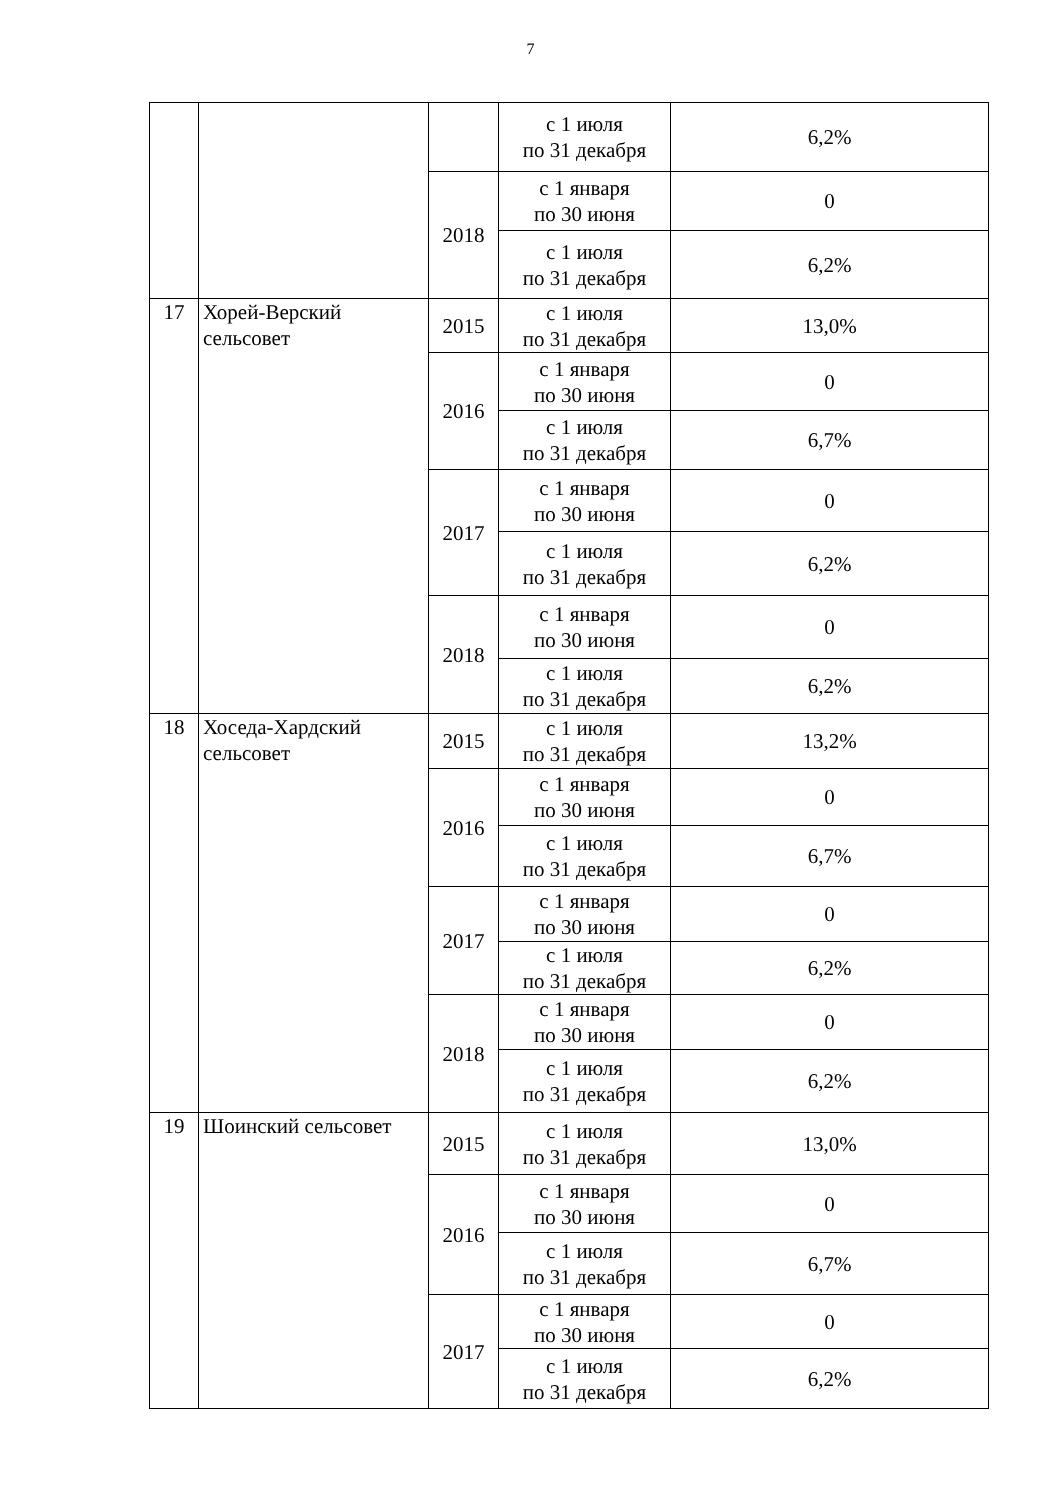7
| | | | с 1 июля по 31 декабря | 6,2% |
| | | 2018 | с 1 января по 30 июня | 0 |
| | | | с 1 июля по 31 декабря | 6,2% |
| 17 | Хорей-Верский сельсовет | 2015 | с 1 июля по 31 декабря | 13,0% |
| | | 2016 | с 1 января по 30 июня | 0 |
| | | | с 1 июля по 31 декабря | 6,7% |
| | | 2017 | с 1 января по 30 июня | 0 |
| | | | с 1 июля по 31 декабря | 6,2% |
| | | 2018 | с 1 января по 30 июня | 0 |
| | | | с 1 июля по 31 декабря | 6,2% |
| 18 | Хоседа-Хардский сельсовет | 2015 | с 1 июля по 31 декабря | 13,2% |
| | | 2016 | с 1 января по 30 июня | 0 |
| | | | с 1 июля по 31 декабря | 6,7% |
| | | 2017 | с 1 января по 30 июня | 0 |
| | | | с 1 июля по 31 декабря | 6,2% |
| | | 2018 | с 1 января по 30 июня | 0 |
| | | | с 1 июля по 31 декабря | 6,2% |
| 19 | Шоинский сельсовет | 2015 | с 1 июля по 31 декабря | 13,0% |
| | | 2016 | с 1 января по 30 июня | 0 |
| | | | с 1 июля по 31 декабря | 6,7% |
| | | 2017 | с 1 января по 30 июня | 0 |
| | | | с 1 июля по 31 декабря | 6,2% |